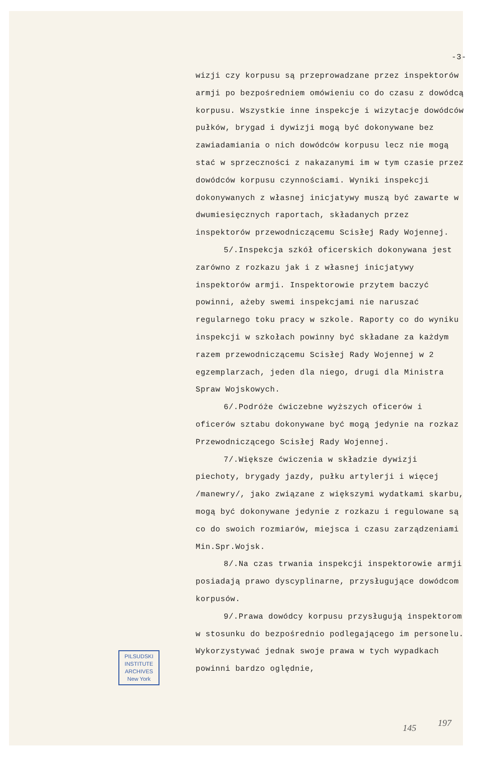-3-
wizji czy korpusu są przeprowadzane przez inspektorów armji po bezpośredniem omówieniu co do czasu z dowódcą korpusu. Wszystkie inne inspekcje i wizytacje dowódców pułków, brygad i dywizji mogą być dokonywane bez zawiadamiania o nich dowódców korpusu lecz nie mogą stać w sprzeczności z nakazanymi im w tym czasie przez dowódców korpusu czynnościami. Wyniki inspekcji dokonywanych z własnej inicjatywy muszą być zawarte w dwumiesięcznych raportach, składanych przez inspektorów przewodniczącemu Scisłej Rady Wojennej.
5/.Inspekcja szkół oficerskich dokonywana jest zarówno z rozkazu jak i z własnej inicjatywy inspektorów armji. Inspektorowie przytem baczyć powinni, ażeby swemi inspekcjami nie naruszać regularnego toku pracy w szkole. Raporty co do wyniku inspekcji w szkołach powinny być składane za każdym razem przewodniczącemu Scisłej Rady Wojennej w 2 egzemplarzach, jeden dla niego, drugi dla Ministra Spraw Wojskowych.
6/.Podróże ćwiczebne wyższych oficerów i oficerów sztabu dokonywane być mogą jedynie na rozkaz Przewodniczącego Scisłej Rady Wojennej.
7/.Większe ćwiczenia w składzie dywizji piechoty, brygady jazdy, pułku artylerji i więcej /manewry/, jako związane z większymi wydatkami skarbu, mogą być dokonywane jedynie z rozkazu i regulowane są co do swoich rozmiarów, miejsca i czasu zarządzeniami Min.Spr.Wojsk.
8/.Na czas trwania inspekcji inspektorowie armji posiadają prawo dyscyplinarne, przysługujące dowódcom korpusów.
9/.Prawa dowódcy korpusu przysługują inspektorom w stosunku do bezpośrednio podlegającego im personelu. Wykorzystywać jednak swoje prawa w tych wypadkach powinni bardzo oględnie,
PILSUDSKI
INSTITUTE
ARCHIVES
New York
145 197